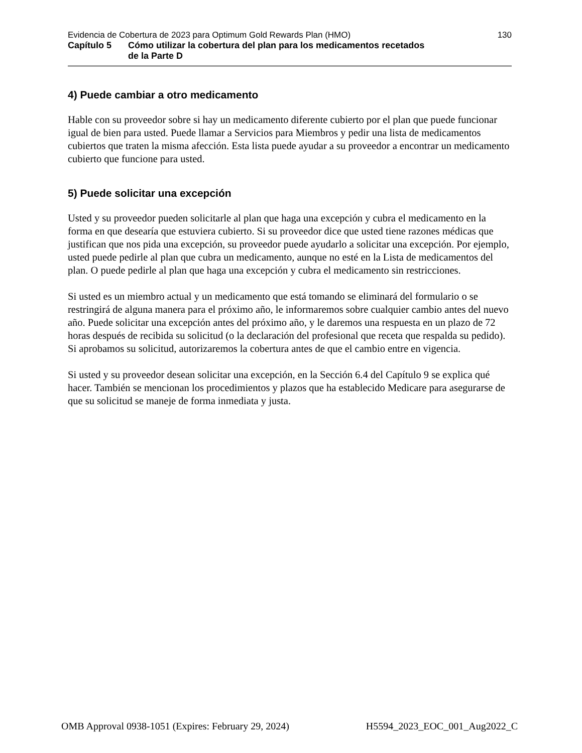Evidencia de Cobertura de 2023 para Optimum Gold Rewards Plan (HMO) 130
Capítulo 5 Cómo utilizar la cobertura del plan para los medicamentos recetados
de la Parte D
4) Puede cambiar a otro medicamento
Hable con su proveedor sobre si hay un medicamento diferente cubierto por el plan que puede funcionar igual de bien para usted. Puede llamar a Servicios para Miembros y pedir una lista de medicamentos cubiertos que traten la misma afección. Esta lista puede ayudar a su proveedor a encontrar un medicamento cubierto que funcione para usted.
5) Puede solicitar una excepción
Usted y su proveedor pueden solicitarle al plan que haga una excepción y cubra el medicamento en la forma en que desearía que estuviera cubierto. Si su proveedor dice que usted tiene razones médicas que justifican que nos pida una excepción, su proveedor puede ayudarlo a solicitar una excepción. Por ejemplo, usted puede pedirle al plan que cubra un medicamento, aunque no esté en la Lista de medicamentos del plan. O puede pedirle al plan que haga una excepción y cubra el medicamento sin restricciones.
Si usted es un miembro actual y un medicamento que está tomando se eliminará del formulario o se restringirá de alguna manera para el próximo año, le informaremos sobre cualquier cambio antes del nuevo año. Puede solicitar una excepción antes del próximo año, y le daremos una respuesta en un plazo de 72 horas después de recibida su solicitud (o la declaración del profesional que receta que respalda su pedido). Si aprobamos su solicitud, autorizaremos la cobertura antes de que el cambio entre en vigencia.
Si usted y su proveedor desean solicitar una excepción, en la Sección 6.4 del Capítulo 9 se explica qué hacer. También se mencionan los procedimientos y plazos que ha establecido Medicare para asegurarse de que su solicitud se maneje de forma inmediata y justa.
OMB Approval 0938-1051 (Expires: February 29, 2024) H5594_2023_EOC_001_Aug2022_C